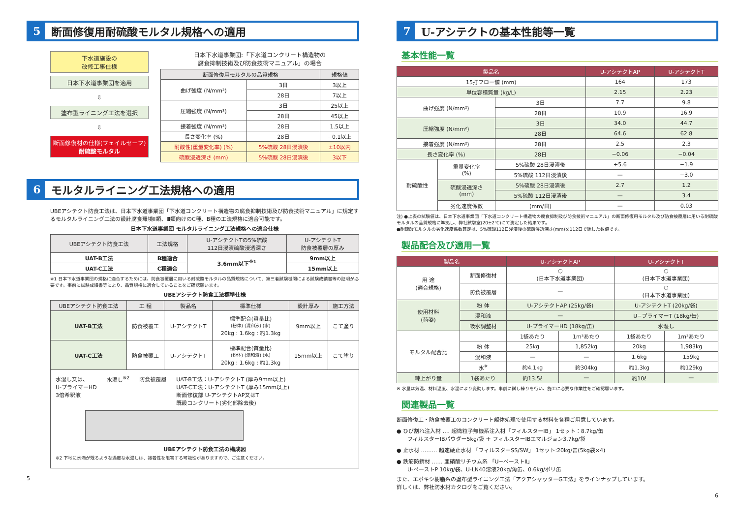5 断面修復用耐硫酸モルタル規格への適用
下水道施設の
改修工事仕様
日本下水道事業団を適用
⇩
塗布型ライニング工法を選択
⇩
断面修復材の仕様(フェイルセーフ)
耐硫酸モルタル
日本下水道事業団:「下水道コンクリート構造物の
腐食抑制技術及び防食技術マニュアル」の場合
| 断面修復用モルタルの品質規格 | | 規格値 |
| --- | --- | --- |
| 曲げ強度 (N/mm²) | 3日 | 3以上 |
| | 28日 | 7以上 |
| 圧縮強度 (N/mm²) | 3日 | 25以上 |
| | 28日 | 45以上 |
| 接着強度 (N/mm²) | 28日 | 1.5以上 |
| 長さ変化率 (%) | 28日 | −0.1以上 |
| 耐酸性(重量変化率) (%) | 5%硫酸 28日浸漬後 | ±10以内 |
| 硫酸浸透深さ (mm) | 5%硫酸 28日浸漬後 | 3以下 |
6 モルタルライニング工法規格への適用
UBEアシテクト防食工法は、日本下水道事業団「下水道コンクリート構造物の腐食抑制技術及び防食技術マニュアル」に規定するモルタルライニング工法の設計腐食環境Ⅱ類、Ⅲ類向けのC種、B種の工法規格に適合可能です。
日本下水道事業団 モルタルライニング工法規格への適合仕様
| UBEアシテクト防食工法 | 工法規格 | U-アシテクトTの5%硫酸 112日浸漬硫酸浸透深さ | U-アシテクトT 防食被覆層の厚み |
| --- | --- | --- | --- |
| UAT-B工法 | B種適合 | 3.6mm以下<sup>※1</sup> | 9mm以上 |
| UAT-C工法 | C種適合 | | 15mm以上 |
※1 日本下水道事業団の規格に適合するためには、防食被覆層に用いる耐硫酸モルタルの品質規格について、第三者試験機関による試験成績書等の証明が必要です。事前に試験成績書等により、品質規格に適合していることをご確認願います。
UBEアシテクト防食工法標準仕様
| UBEアシテクト防食工法 | 工 程 | 製品名 | 標準仕様 | 設計厚み | 施工方法 |
| --- | --- | --- | --- | --- | --- |
| UAT-B工法 | 防食被覆工 | U-アシテクトT | 標準配合(質量比) (粉体) (混和液) (水) 20kg : 1.6kg : 約1.3kg | 9mm以上 | こて塗り |
| UAT-C工法 | 防食被覆工 | U-アシテクトT | 標準配合(質量比) (粉体) (混和液) (水) 20kg : 1.6kg : 約1.3kg | 15mm以上 | こて塗り |
| 水湿し又は、 U-プライマーHD 3倍希釈液 水湿し<sup>※2</sup> 防食被覆層 UAT-B工法：U-アシテクトT (厚み9mm以上) UAT-C工法：U-アシテクトT (厚み15mm以上) 断面修復部 U-アシテクトAP又はT 既設コンクリート(劣化部除去後) UBEアシテクト防食工法の構成図 ※2 下地に水滴が残るような過度な水湿しは、接着性を阻害する可能性がありますので、ご注意ください。 | | | | | |
5
7 U-アシテクトの基本性能等一覧
基本性能一覧
| 製品名 | | | U-アシテクトAP | U-アシテクトT |
| --- | --- | --- | --- | --- |
| 15打フロー値 (mm) | | | 164 | 173 |
| 単位容積質量 (kg/L) | | | 2.15 | 2.23 |
| 曲げ強度 (N/mm²) | | 3日 | 7.7 | 9.8 |
| | | 28日 | 10.9 | 16.9 |
| 圧縮強度 (N/mm²) | | 3日 | 34.0 | 44.7 |
| | | 28日 | 64.6 | 62.8 |
| 接着強度 (N/mm²) | | 28日 | 2.5 | 2.3 |
| 長さ変化率 (%) | | 28日 | −0.06 | −0.04 |
| 耐硫酸性 | 重量変化率 (%) | 5%硫酸 28日浸漬後 | +5.6 | −1.9 |
| | | 5%硫酸 112日浸漬後 | — | −3.0 |
| | 硫酸浸透深さ (mm) | 5%硫酸 28日浸漬後 | 2.7 | 1.2 |
| | | 5%硫酸 112日浸漬後 | — | 3.4 |
| | 劣化速度係数 | (mm/日) | — | 0.03 |
注) ●上表の試験値は、日本下水道事業団「下水道コンクリート構造物の腐食抑制及び防食技術マニュアル」の断面修復用モルタル及び防食被覆層に用いる耐硫酸モルタルの品質規格に準拠し、弊社試験室(20±2℃)にて測定した結果です。
●耐硫酸モルタルの劣化速度係数算定は、5%硫酸112日浸漬後の硫酸浸透深さ(mm)を112日で除した数値です。
製品配合及び適用一覧
| 製品名 | | U-アシテクトAP | | U-アシテクトT | |
| --- | --- | --- | --- | --- | --- |
| 用 途 (適合規格) | 断面修復材 | ○ (日本下水道事業団) | | ○ (日本下水道事業団) | |
| | 防食被覆層 | — | | ○ (日本下水道事業団) | |
| 使用材料 (荷姿) | 粉 体 | U-アシテクトAP (25kg/袋) | | U-アシテクトT (20kg/袋) | |
| | 混和液 | — | | U−プライマーT (18kg/缶) | |
| | 吸水調整材 | U-プライマーHD (18kg/缶) | | 水湿し | |
| モルタル配合比 | | 1袋あたり | 1m³あたり | 1袋あたり | 1m³あたり |
| | 粉 体 | 25kg | 1,852kg | 20kg | 1,983kg |
| | 混和液 | — | — | 1.6kg | 159kg |
| | 水<sup>※</sup> | 約4.1kg | 約304kg | 約1.3kg | 約129kg |
| 練上がり量 | 1袋あたり | 約13.5ℓ | — | 約10ℓ | — |
※ 水量は気温、材料温度、水温により変動します。事前に試し練りを行い、施工に必要な作業性をご確認願います。
関連製品一覧
断面修復工・防食被覆工のコンクリート躯体処理で使用する材料を各種ご用意しています。
● ひび割れ注入材 …. 超微粒子無機系注入材「フィルスターIB」 1セット：8.7kg/缶
　　フィルスターIBパウダー5kg/袋 ＋ フィルスターIBエマルジョン3.7kg/袋
● 止水材 ……… 超速硬止水材 「フィルスターSS/SW」 1セット:20kg/缶(5kg袋×4)
● 鉄筋防錆材 …… 亜硝酸リチウム系 「U−ペーストⅡ」
　　U-ペーストP 10kg/袋、U-LN40溶液20kg/角缶、0.6kg/ポリ缶
また、エポキシ樹脂系の塗布型ライニング工法「アクアシャッターG工法」をラインナップしています。
詳しくは、弊社防水材カタログをご覧ください。
6